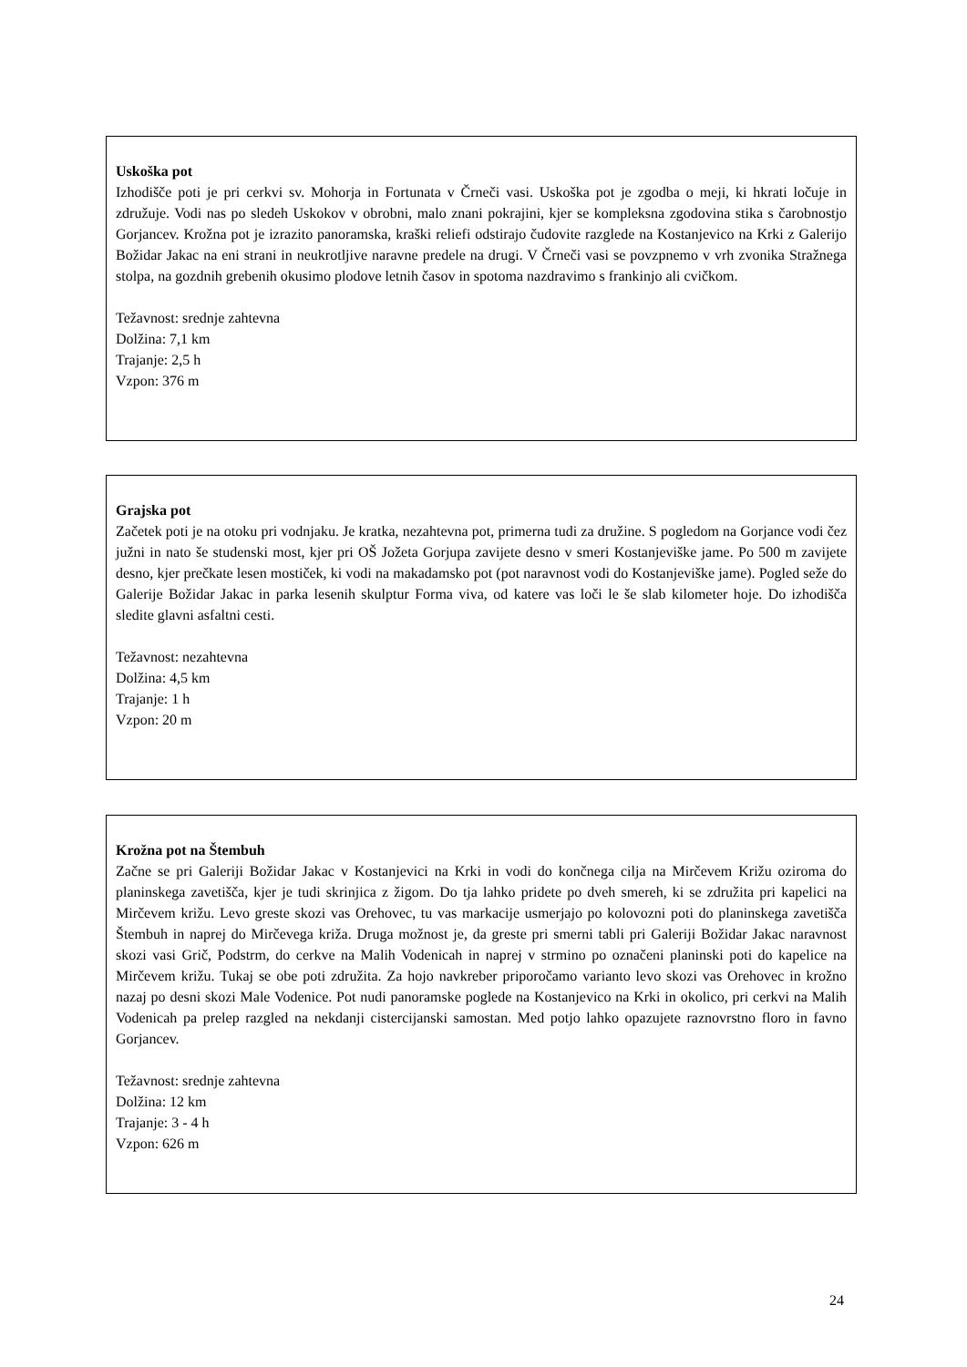Uskoška pot
Izhodišče poti je pri cerkvi sv. Mohorja in Fortunata v Črneči vasi. Uskoška pot je zgodba o meji, ki hkrati ločuje in združuje. Vodi nas po sledeh Uskokov v obrobni, malo znani pokrajini, kjer se kompleksna zgodovina stika s čarobnostjo Gorjancev. Krožna pot je izrazito panoramska, kraški reliefi odstirajo čudovite razglede na Kostanjevico na Krki z Galerijo Božidar Jakac na eni strani in neukrotljive naravne predele na drugi. V Črneči vasi se povzpnemo v vrh zvonika Stražnega stolpa, na gozdnih grebenih okusimo plodove letnih časov in spotoma nazdravimo s frankinjo ali cvičkom.
Težavnost: srednje zahtevna
Dolžina: 7,1 km
Trajanje: 2,5 h
Vzpon: 376 m
Grajska pot
Začetek poti je na otoku pri vodnjaku. Je kratka, nezahtevna pot, primerna tudi za družine. S pogledom na Gorjance vodi čez južni in nato še studenski most, kjer pri OŠ Jožeta Gorjupa zavijete desno v smeri Kostanjeviške jame. Po 500 m zavijete desno, kjer prečkate lesen mostiček, ki vodi na makadamsko pot (pot naravnost vodi do Kostanjeviške jame). Pogled seže do Galerije Božidar Jakac in parka lesenih skulptur Forma viva, od katere vas loči le še slab kilometer hoje. Do izhodišča sledite glavni asfaltni cesti.
Težavnost: nezahtevna
Dolžina: 4,5 km
Trajanje: 1 h
Vzpon: 20 m
Krožna pot na Štembuh
Začne se pri Galeriji Božidar Jakac v Kostanjevici na Krki in vodi do končnega cilja na Mirčevem Križu oziroma do planinskega zavetišča, kjer je tudi skrinjica z žigom. Do tja lahko pridete po dveh smereh, ki se združita pri kapelici na Mirčevem križu. Levo greste skozi vas Orehovec, tu vas markacije usmerjajo po kolovozni poti do planinskega zavetišča Štembuh in naprej do Mirčevega križa. Druga možnost je, da greste pri smerni tabli pri Galeriji Božidar Jakac naravnost skozi vasi Grič, Podstrm, do cerkve na Malih Vodenicah in naprej v strmino po označeni planinski poti do kapelice na Mirčevem križu. Tukaj se obe poti združita. Za hojo navkreber priporočamo varianto levo skozi vas Orehovec in krožno nazaj po desni skozi Male Vodenice. Pot nudi panoramske poglede na Kostanjevico na Krki in okolico, pri cerkvi na Malih Vodenicah pa prelep razgled na nekdanji cistercijanski samostan. Med potjo lahko opazujete raznovrstno floro in favno Gorjancev.
Težavnost: srednje zahtevna
Dolžina: 12 km
Trajanje: 3 - 4 h
Vzpon: 626 m
24